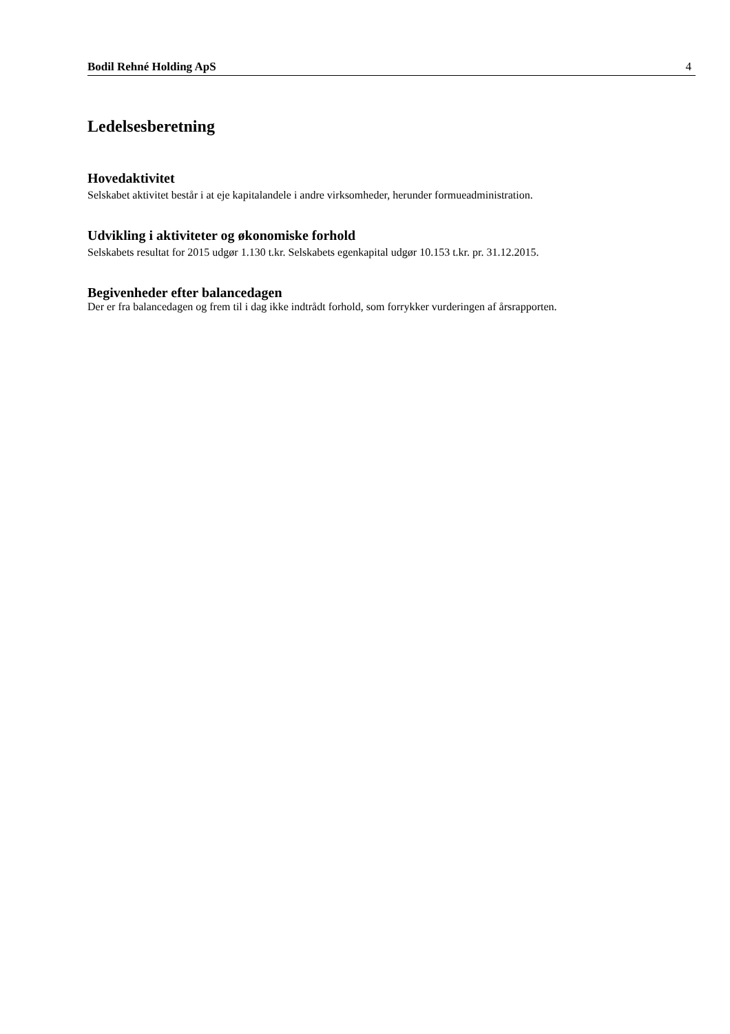Bodil Rehné Holding ApS 4
Ledelsesberetning
Hovedaktivitet
Selskabet aktivitet består i at eje kapitalandele i andre virksomheder, herunder formueadministration.
Udvikling i aktiviteter og økonomiske forhold
Selskabets resultat for 2015 udgør 1.130 t.kr. Selskabets egenkapital udgør 10.153 t.kr. pr. 31.12.2015.
Begivenheder efter balancedagen
Der er fra balancedagen og frem til i dag ikke indtrådt forhold, som forrykker vurderingen af årsrapporten.